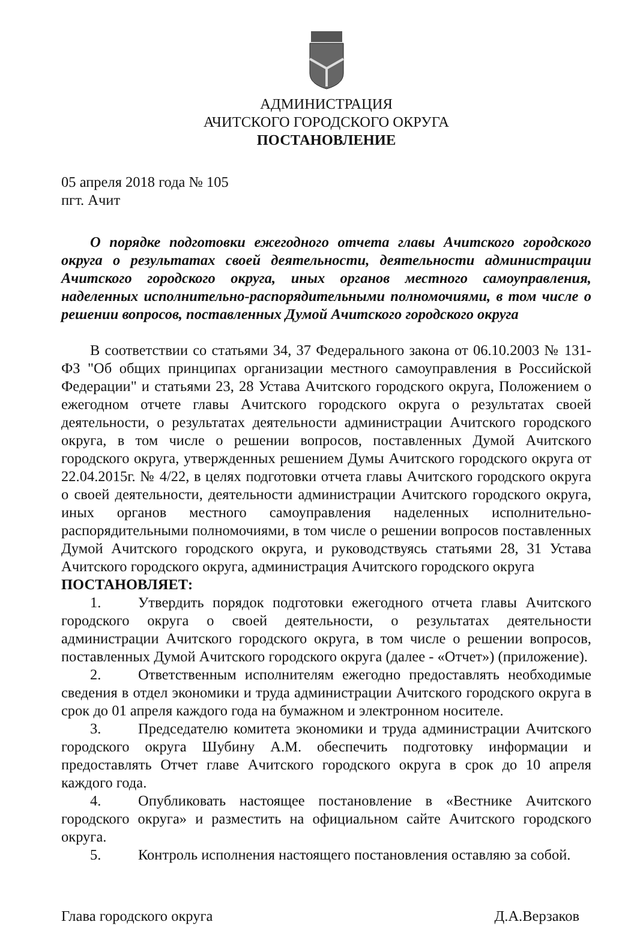АДМИНИСТРАЦИЯ
АЧИТСКОГО ГОРОДСКОГО ОКРУГА
ПОСТАНОВЛЕНИЕ
05 апреля 2018 года № 105
пгт. Ачит
О порядке подготовки ежегодного отчета главы Ачитского городского округа о результатах своей деятельности, деятельности администрации Ачитского городского округа, иных органов местного самоуправления, наделенных исполнительно-распорядительными полномочиями, в том числе о решении вопросов, поставленных Думой Ачитского городского округа
В соответствии со статьями 34, 37 Федерального закона от 06.10.2003 № 131-ФЗ "Об общих принципах организации местного самоуправления в Российской Федерации" и статьями 23, 28 Устава Ачитского городского округа, Положением о ежегодном отчете главы Ачитского городского округа о результатах своей деятельности, о результатах деятельности администрации Ачитского городского округа, в том числе о решении вопросов, поставленных Думой Ачитского городского округа, утвержденных решением Думы Ачитского городского округа от 22.04.2015г. № 4/22, в целях подготовки отчета главы Ачитского городского округа о своей деятельности, деятельности администрации Ачитского городского округа, иных органов местного самоуправления наделенных исполнительно-распорядительными полномочиями, в том числе о решении вопросов поставленных Думой Ачитского городского округа, и руководствуясь статьями 28, 31 Устава Ачитского городского округа, администрация Ачитского городского округа
ПОСТАНОВЛЯЕТ:
1. Утвердить порядок подготовки ежегодного отчета главы Ачитского городского округа о своей деятельности, о результатах деятельности администрации Ачитского городского округа, в том числе о решении вопросов, поставленных Думой Ачитского городского округа (далее - «Отчет») (приложение).
2. Ответственным исполнителям ежегодно предоставлять необходимые сведения в отдел экономики и труда администрации Ачитского городского округа в срок до 01 апреля каждого года на бумажном и электронном носителе.
3. Председателю комитета экономики и труда администрации Ачитского городского округа Шубину А.М. обеспечить подготовку информации и предоставлять Отчет главе Ачитского городского округа в срок до 10 апреля каждого года.
4. Опубликовать настоящее постановление в «Вестнике Ачитского городского округа» и разместить на официальном сайте Ачитского городского округа.
5. Контроль исполнения настоящего постановления оставляю за собой.
Глава городского округа Д.А.Верзаков